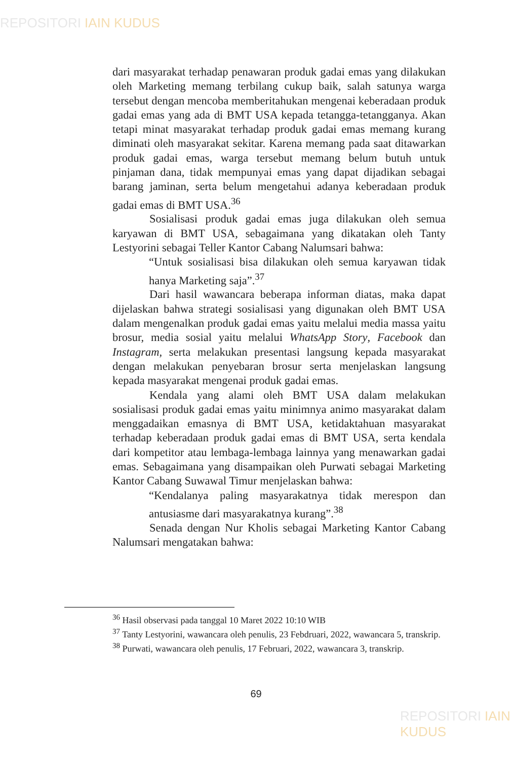REPOSITORI IAIN KUDUS
dari masyarakat terhadap penawaran produk gadai emas yang dilakukan oleh Marketing memang terbilang cukup baik, salah satunya warga tersebut dengan mencoba memberitahukan mengenai keberadaan produk gadai emas yang ada di BMT USA kepada tetangga-tetangganya. Akan tetapi minat masyarakat terhadap produk gadai emas memang kurang diminati oleh masyarakat sekitar. Karena memang pada saat ditawarkan produk gadai emas, warga tersebut memang belum butuh untuk pinjaman dana, tidak mempunyai emas yang dapat dijadikan sebagai barang jaminan, serta belum mengetahui adanya keberadaan produk gadai emas di BMT USA.<sup>36</sup>
Sosialisasi produk gadai emas juga dilakukan oleh semua karyawan di BMT USA, sebagaimana yang dikatakan oleh Tanty Lestyorini sebagai Teller Kantor Cabang Nalumsari bahwa:
“Untuk sosialisasi bisa dilakukan oleh semua karyawan tidak hanya Marketing saja”.<sup>37</sup>
Dari hasil wawancara beberapa informan diatas, maka dapat dijelaskan bahwa strategi sosialisasi yang digunakan oleh BMT USA dalam mengenalkan produk gadai emas yaitu melalui media massa yaitu brosur, media sosial yaitu melalui WhatsApp Story, Facebook dan Instagram, serta melakukan presentasi langsung kepada masyarakat dengan melakukan penyebaran brosur serta menjelaskan langsung kepada masyarakat mengenai produk gadai emas.
Kendala yang alami oleh BMT USA dalam melakukan sosialisasi produk gadai emas yaitu minimnya animo masyarakat dalam menggadaikan emasnya di BMT USA, ketidaktahuan masyarakat terhadap keberadaan produk gadai emas di BMT USA, serta kendala dari kompetitor atau lembaga-lembaga lainnya yang menawarkan gadai emas. Sebagaimana yang disampaikan oleh Purwati sebagai Marketing Kantor Cabang Suwawal Timur menjelaskan bahwa:
“Kendalanya paling masyarakatnya tidak merespon dan antusiasme dari masyarakatnya kurang”.<sup>38</sup>
Senada dengan Nur Kholis sebagai Marketing Kantor Cabang Nalumsari mengatakan bahwa:
<sup>36</sup> Hasil observasi pada tanggal 10 Maret 2022 10:10 WIB
<sup>37</sup> Tanty Lestyorini, wawancara oleh penulis, 23 Febdruari, 2022, wawancara 5, transkrip.
<sup>38</sup> Purwati, wawancara oleh penulis, 17 Februari, 2022, wawancara 3, transkrip.
69
REPOSITORI IAIN KUDUS